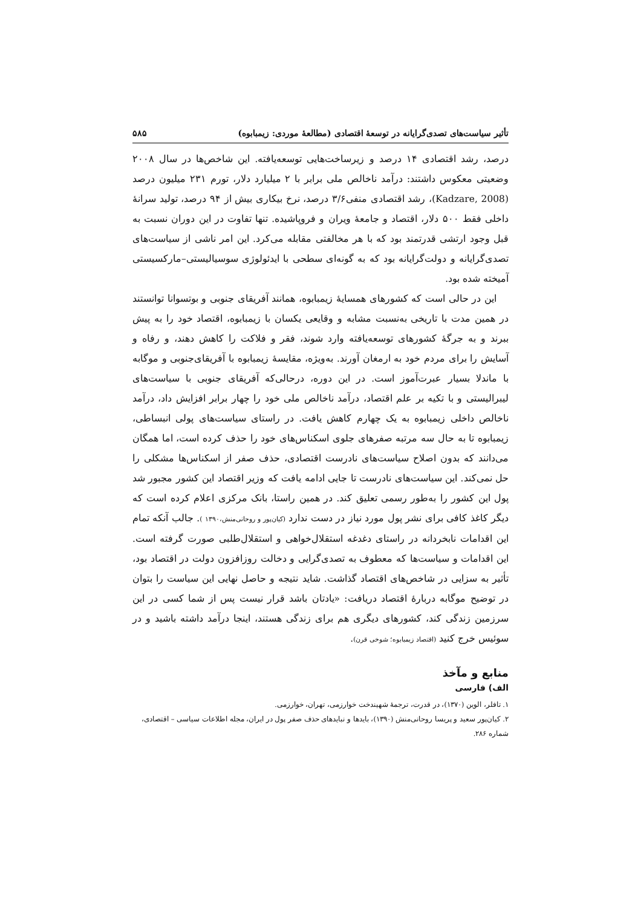تأثیر سیاست‌های تصدی‌گرایانه در توسعهٔ اقتصادی (مطالعهٔ موردی: زیمبابوه) ۵۸۵
درصد، رشد اقتصادی ۱۴ درصد و زیرساخت‌هایی توسعه‌یافته. این شاخص‌ها در سال ۲۰۰۸ وضعیتی معکوس داشتند: درآمد ناخالص ملی برابر با ۲ میلیارد دلار، تورم ۲۳۱ میلیون درصد (Kadzare, 2008)، رشد اقتصادی منفی۳/۶ درصد، نرخ بیکاری بیش از ۹۴ درصد، تولید سرانهٔ داخلی فقط ۵۰۰ دلار، اقتصاد و جامعهٔ ویران و فروپاشیده. تنها تفاوت در این دوران نسبت به قبل وجود ارتشی قدرتمند بود که با هر مخالفتی مقابله می‌کرد. این امر ناشی از سیاست‌های تصدی‌گرایانه و دولت‌گرایانه بود که به گونه‌ای سطحی با ایدئولوژی سوسیالیستی–مارکسیستی آمیخته شده بود.
این در حالی است که کشورهای همسایهٔ زیمبابوه، همانند آفریقای جنوبی و بوتسوانا توانستند در همین مدت با تاریخی به‌نسبت مشابه و وقایعی یکسان با زیمبابوه، اقتصاد خود را به پیش ببرند و به جرگهٔ کشورهای توسعه‌یافته وارد شوند، فقر و فلاکت را کاهش دهند، و رفاه و آسایش را برای مردم خود به ارمغان آورند. به‌ویژه، مقایسهٔ زیمبابوه با آفریقای‌جنوبی و موگابه با ماندلا بسیار عبرت‌آموز است. در این دوره، درحالی‌که آفریقای جنوبی با سیاست‌های لیبرالیستی و با تکیه بر علم اقتصاد، درآمد ناخالص ملی خود را چهار برابر افزایش داد، درآمد ناخالص داخلی زیمبابوه به یک چهارم کاهش یافت. در راستای سیاست‌های پولی انبساطی، زیمبابوه تا به حال سه مرتبه صفرهای جلوی اسکناس‌های خود را حذف کرده است، اما همگان می‌دانند که بدون اصلاح سیاست‌های نادرست اقتصادی، حذف صفر از اسکناس‌ها مشکلی را حل نمی‌کند. این سیاست‌های نادرست تا جایی ادامه یافت که وزیر اقتصاد این کشور مجبور شد پول این کشور را به‌طور رسمی تعلیق کند. در همین راستا، بانک مرکزی اعلام کرده است که دیگر کاغذ کافی برای نشر پول مورد نیاز در دست ندارد (کیان‌پور و روحانی‌منش،۱۳۹۰ ). جالب آنکه تمام این اقدامات نابخردانه در راستای دغدغه استقلال‌خواهی و استقلال‌طلبی صورت گرفته است. این اقدامات و سیاست‌ها که معطوف به تصدی‌گرایی و دخالت روزافزون دولت در اقتصاد بود، تأثیر به سزایی در شاخص‌های اقتصاد گذاشت. شاید نتیجه و حاصل نهایی این سیاست را بتوان در توضیح موگابه دربارهٔ اقتصاد دریافت: «یادتان باشد قرار نیست پس از شما کسی در این سرزمین زندگی کند، کشورهای دیگری هم برای زندگی هستند، اینجا درآمد داشته باشید و در سوئیس خرج کنید (اقتصاد زیمبابوه؛ شوخی قرن).
منابع و مآخذ
الف) فارسی
۱. تافلر، الوین (۱۳۷۰)، در قدرت، ترجمهٔ شهیندخت خوارزمی، تهران، خوارزمی.
۲. کیان‌پور سعید و پریسا روحانی‌منش (۱۳۹۰)، بایدها و نبایدهای حذف صفر پول در ایران، مجله اطلاعات سیاسی – اقتصادی، شماره ۲۸۶.